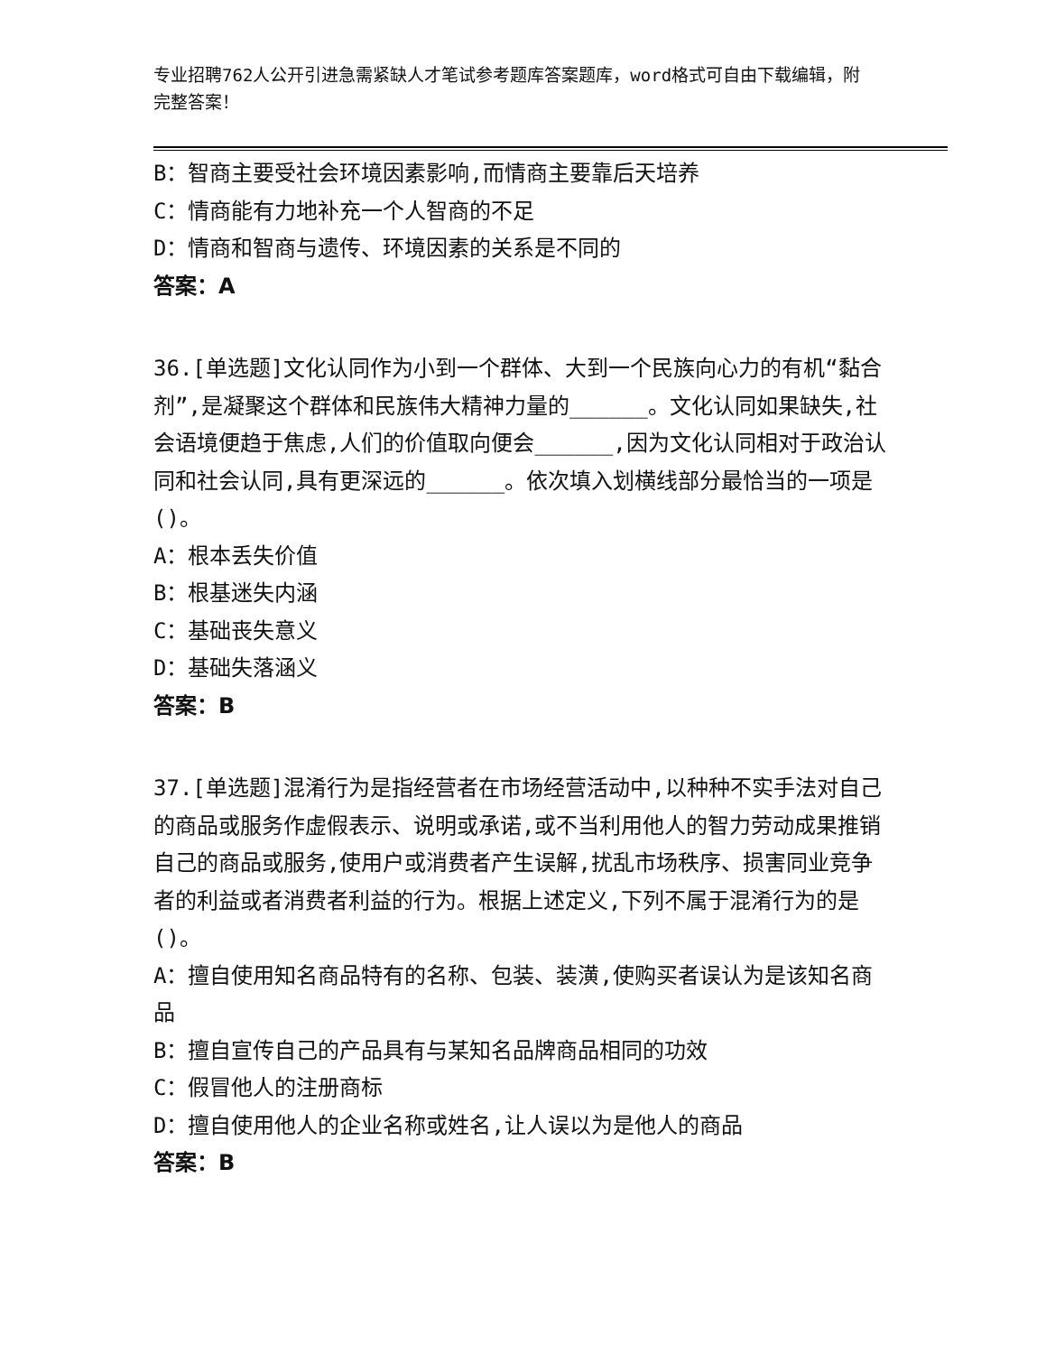专业招聘762人公开引进急需紧缺人才笔试参考题库答案题库，word格式可自由下载编辑，附完整答案！
B：智商主要受社会环境因素影响,而情商主要靠后天培养
C：情商能有力地补充一个人智商的不足
D：情商和智商与遗传、环境因素的关系是不同的
答案：A
36.[单选题]文化认同作为小到一个群体、大到一个民族向心力的有机“黏合剂”,是凝聚这个群体和民族伟大精神力量的______。文化认同如果缺失,社会语境便趋于焦虑,人们的价值取向便会______,因为文化认同相对于政治认同和社会认同,具有更深远的______。依次填入划横线部分最恰当的一项是()。
A：根本丢失价值
B：根基迷失内涵
C：基础丧失意义
D：基础失落涵义
答案：B
37.[单选题]混淆行为是指经营者在市场经营活动中,以种种不实手法对自己的商品或服务作虚假表示、说明或承诺,或不当利用他人的智力劳动成果推销自己的商品或服务,使用户或消费者产生误解,扰乱市场秩序、损害同业竞争者的利益或者消费者利益的行为。根据上述定义,下列不属于混淆行为的是()。
A：擅自使用知名商品特有的名称、包装、装潢,使购买者误认为是该知名商品
B：擅自宣传自己的产品具有与某知名品牌商品相同的功效
C：假冒他人的注册商标
D：擅自使用他人的企业名称或姓名,让人误以为是他人的商品
答案：B